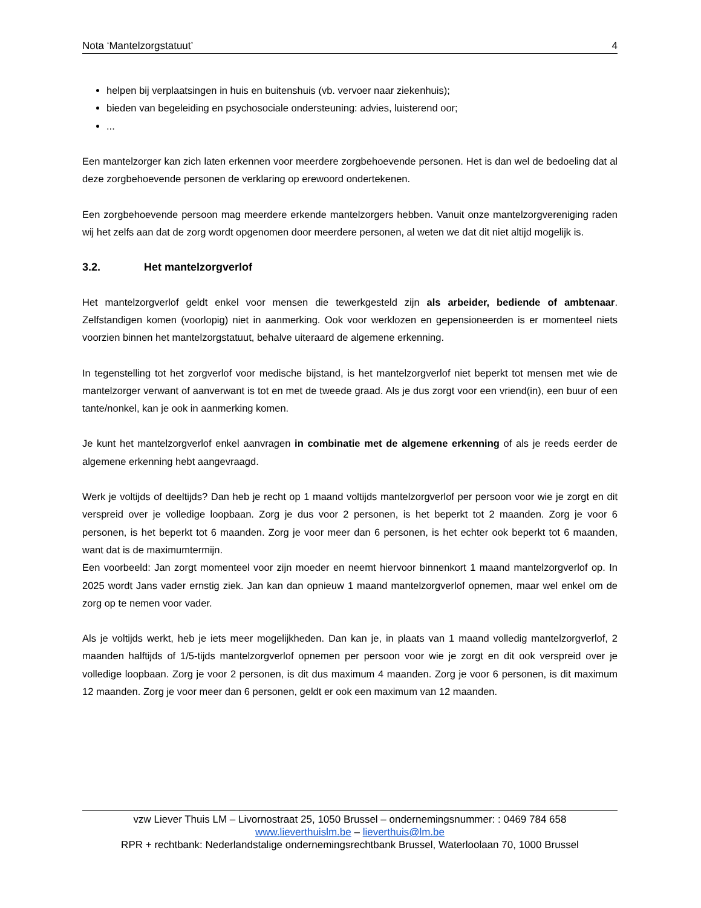Nota ‘Mantelzorgstatuut’ 4
helpen bij verplaatsingen in huis en buitenshuis (vb. vervoer naar ziekenhuis);
bieden van begeleiding en psychosociale ondersteuning: advies, luisterend oor;
...
Een mantelzorger kan zich laten erkennen voor meerdere zorgbehoevende personen. Het is dan wel de bedoeling dat al deze zorgbehoevende personen de verklaring op erewoord ondertekenen.
Een zorgbehoevende persoon mag meerdere erkende mantelzorgers hebben. Vanuit onze mantelzorgvereniging raden wij het zelfs aan dat de zorg wordt opgenomen door meerdere personen, al weten we dat dit niet altijd mogelijk is.
3.2. Het mantelzorgverlof
Het mantelzorgverlof geldt enkel voor mensen die tewerkgesteld zijn als arbeider, bediende of ambtenaar. Zelfstandigen komen (voorlopig) niet in aanmerking. Ook voor werklozen en gepensioneerden is er momenteel niets voorzien binnen het mantelzorgstatuut, behalve uiteraard de algemene erkenning.
In tegenstelling tot het zorgverlof voor medische bijstand, is het mantelzorgverlof niet beperkt tot mensen met wie de mantelzorger verwant of aanverwant is tot en met de tweede graad. Als je dus zorgt voor een vriend(in), een buur of een tante/nonkel, kan je ook in aanmerking komen.
Je kunt het mantelzorgverlof enkel aanvragen in combinatie met de algemene erkenning of als je reeds eerder de algemene erkenning hebt aangevraagd.
Werk je voltijds of deeltijds? Dan heb je recht op 1 maand voltijds mantelzorgverlof per persoon voor wie je zorgt en dit verspreid over je volledige loopbaan. Zorg je dus voor 2 personen, is het beperkt tot 2 maanden. Zorg je voor 6 personen, is het beperkt tot 6 maanden. Zorg je voor meer dan 6 personen, is het echter ook beperkt tot 6 maanden, want dat is de maximumtermijn.
Een voorbeeld: Jan zorgt momenteel voor zijn moeder en neemt hiervoor binnenkort 1 maand mantelzorgverlof op. In 2025 wordt Jans vader ernstig ziek. Jan kan dan opnieuw 1 maand mantelzorgverlof opnemen, maar wel enkel om de zorg op te nemen voor vader.
Als je voltijds werkt, heb je iets meer mogelijkheden. Dan kan je, in plaats van 1 maand volledig mantelzorgverlof, 2 maanden halftijds of 1/5-tijds mantelzorgverlof opnemen per persoon voor wie je zorgt en dit ook verspreid over je volledige loopbaan. Zorg je voor 2 personen, is dit dus maximum 4 maanden. Zorg je voor 6 personen, is dit maximum 12 maanden. Zorg je voor meer dan 6 personen, geldt er ook een maximum van 12 maanden.
vzw Liever Thuis LM – Livornostraat 25, 1050 Brussel – ondernemingsnummer: : 0469 784 658
www.lieverthuislm.be – lieverthuis@lm.be
RPR + rechtbank: Nederlandstalige ondernemingsrechtbank Brussel, Waterloolaan 70, 1000 Brussel